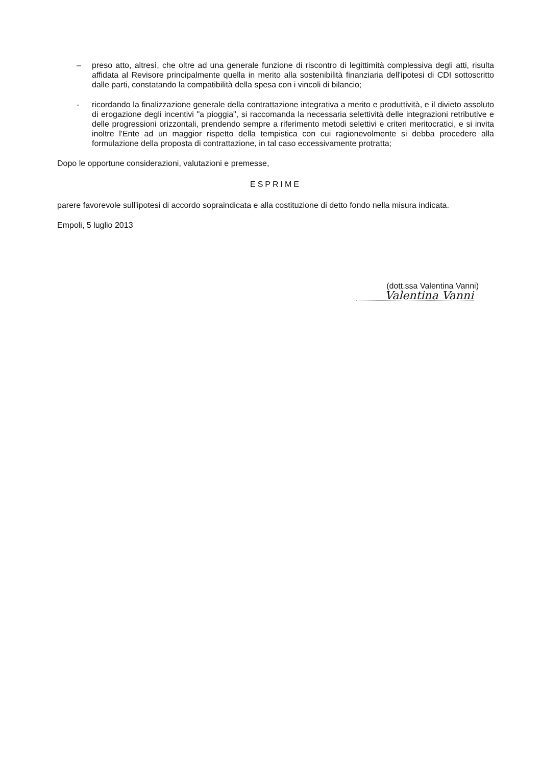– preso atto, altresì, che oltre ad una generale funzione di riscontro di legittimità complessiva degli atti, risulta affidata al Revisore principalmente quella in merito alla sostenibilità finanziaria dell'ipotesi di CDI sottoscritto dalle parti, constatando la compatibilità della spesa con i vincoli di bilancio;
- ricordando la finalizzazione generale della contrattazione integrativa a merito e produttività, e il divieto assoluto di erogazione degli incentivi "a pioggia", si raccomanda la necessaria selettività delle integrazioni retributive e delle progressioni orizzontali, prendendo sempre a riferimento metodi selettivi e criteri meritocratici, e si invita inoltre l'Ente ad un maggior rispetto della tempistica con cui ragionevolmente si debba procedere alla formulazione della proposta di contrattazione, in tal caso eccessivamente protratta;
Dopo le opportune considerazioni, valutazioni e premesse,
ESPRIME
parere favorevole sull'ipotesi di accordo sopraindicata e alla costituzione di detto fondo nella misura indicata.
Empoli, 5 luglio 2013
(dott.ssa Valentina Vanni)
Valentina Vanni